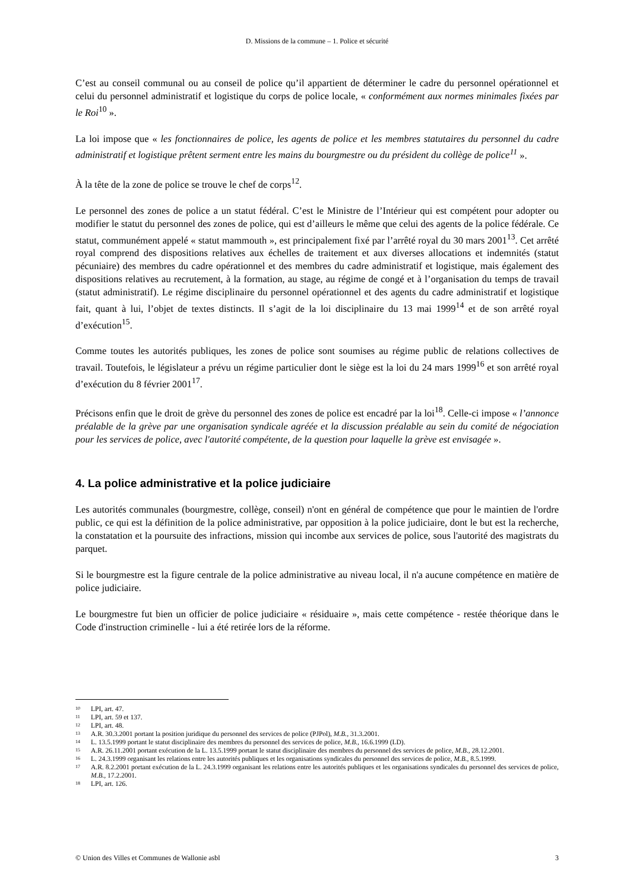D. Missions de la commune – 1. Police et sécurité
C’est au conseil communal ou au conseil de police qu’il appartient de déterminer le cadre du personnel opérationnel et celui du personnel administratif et logistique du corps de police locale, « conformément aux normes minimales fixées par le Roi<sup>10</sup> ».
La loi impose que « les fonctionnaires de police, les agents de police et les membres statutaires du personnel du cadre administratif et logistique prêtent serment entre les mains du bourgmestre ou du président du collège de police<sup>11</sup> ».
À la tête de la zone de police se trouve le chef de corps<sup>12</sup>.
Le personnel des zones de police a un statut fédéral. C’est le Ministre de l’Intérieur qui est compétent pour adopter ou modifier le statut du personnel des zones de police, qui est d’ailleurs le même que celui des agents de la police fédérale. Ce statut, communément appelé « statut mammouth », est principalement fixé par l’arrêté royal du 30 mars 2001<sup>13</sup>. Cet arrêté royal comprend des dispositions relatives aux échelles de traitement et aux diverses allocations et indemnités (statut pécuniaire) des membres du cadre opérationnel et des membres du cadre administratif et logistique, mais également des dispositions relatives au recrutement, à la formation, au stage, au régime de congé et à l’organisation du temps de travail (statut administratif). Le régime disciplinaire du personnel opérationnel et des agents du cadre administratif et logistique fait, quant à lui, l’objet de textes distincts. Il s’agit de la loi disciplinaire du 13 mai 1999<sup>14</sup> et de son arrêté royal d’exécution<sup>15</sup>.
Comme toutes les autorités publiques, les zones de police sont soumises au régime public de relations collectives de travail. Toutefois, le législateur a prévu un régime particulier dont le siège est la loi du 24 mars 1999<sup>16</sup> et son arrêté royal d’exécution du 8 février 2001<sup>17</sup>.
Précisons enfin que le droit de grève du personnel des zones de police est encadré par la loi<sup>18</sup>. Celle-ci impose « l’annonce préalable de la grève par une organisation syndicale agréée et la discussion préalable au sein du comité de négociation pour les services de police, avec l'autorité compétente, de la question pour laquelle la grève est envisagée ».
4. La police administrative et la police judiciaire
Les autorités communales (bourgmestre, collège, conseil) n'ont en général de compétence que pour le maintien de l'ordre public, ce qui est la définition de la police administrative, par opposition à la police judiciaire, dont le but est la recherche, la constatation et la poursuite des infractions, mission qui incombe aux services de police, sous l'autorité des magistrats du parquet.
Si le bourgmestre est la figure centrale de la police administrative au niveau local, il n'a aucune compétence en matière de police judiciaire.
Le bourgmestre fut bien un officier de police judiciaire « résiduaire », mais cette compétence - restée théorique dans le Code d'instruction criminelle - lui a été retirée lors de la réforme.
10 LPI, art. 47.
11 LPI, art. 59 et 137.
12 LPI, art. 48.
13 A.R. 30.3.2001 portant la position juridique du personnel des services de police (PJPol), M.B., 31.3.2001.
14 L. 13.5.1999 portant le statut disciplinaire des membres du personnel des services de police, M.B., 16.6.1999 (LD).
15 A.R. 26.11.2001 portant exécution de la L. 13.5.1999 portant le statut disciplinaire des membres du personnel des services de police, M.B., 28.12.2001.
16 L. 24.3.1999 organisant les relations entre les autorités publiques et les organisations syndicales du personnel des services de police, M.B., 8.5.1999.
17 A.R. 8.2.2001 portant exécution de la L. 24.3.1999 organisant les relations entre les autorités publiques et les organisations syndicales du personnel des services de police, M.B., 17.2.2001.
18 LPI, art. 126.
© Union des Villes et Communes de Wallonie asbl 3